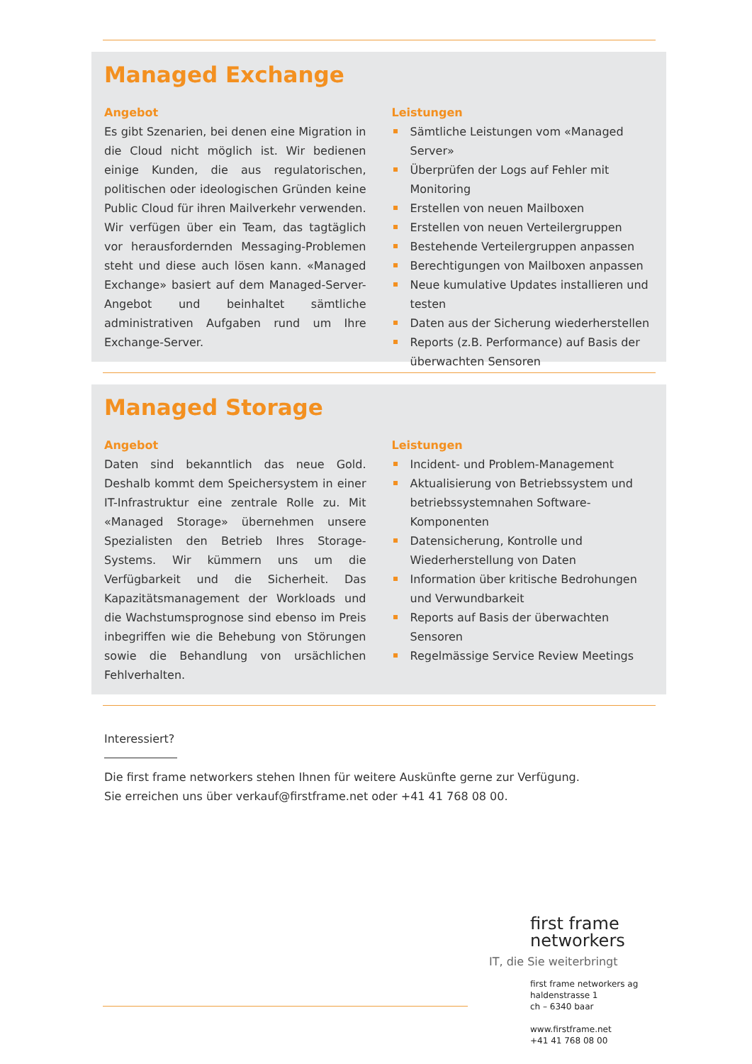Managed Exchange
Angebot
Es gibt Szenarien, bei denen eine Migration in die Cloud nicht möglich ist. Wir bedienen einige Kunden, die aus regulatorischen, politischen oder ideologischen Gründen keine Public Cloud für ihren Mailverkehr verwenden. Wir verfügen über ein Team, das tagtäglich vor herausfordernden Messaging-Problemen steht und diese auch lösen kann. «Managed Exchange» basiert auf dem Managed-Server-Angebot und beinhaltet sämtliche administrativen Aufgaben rund um Ihre Exchange-Server.
Leistungen
Sämtliche Leistungen vom «Managed Server»
Überprüfen der Logs auf Fehler mit Monitoring
Erstellen von neuen Mailboxen
Erstellen von neuen Verteilergruppen
Bestehende Verteilergruppen anpassen
Berechtigungen von Mailboxen anpassen
Neue kumulative Updates installieren und testen
Daten aus der Sicherung wiederherstellen
Reports (z.B. Performance) auf Basis der überwachten Sensoren
Managed Storage
Angebot
Daten sind bekanntlich das neue Gold. Deshalb kommt dem Speichersystem in einer IT-Infrastruktur eine zentrale Rolle zu. Mit «Managed Storage» übernehmen unsere Spezialisten den Betrieb Ihres Storage-Systems. Wir kümmern uns um die Verfügbarkeit und die Sicherheit. Das Kapazitätsmanagement der Workloads und die Wachstumsprognose sind ebenso im Preis inbegriffen wie die Behebung von Störungen sowie die Behandlung von ursächlichen Fehlverhalten.
Leistungen
Incident- und Problem-Management
Aktualisierung von Betriebssystem und betriebssystemnahen Software-Komponenten
Datensicherung, Kontrolle und Wiederherstellung von Daten
Information über kritische Bedrohungen und Verwundbarkeit
Reports auf Basis der überwachten Sensoren
Regelmässige Service Review Meetings
Interessiert?
Die first frame networkers stehen Ihnen für weitere Auskünfte gerne zur Verfügung.
Sie erreichen uns über verkauf@firstframe.net oder +41 41 768 08 00.
first frame
networkers
IT, die Sie weiterbringt
first frame networkers ag
haldenstrasse 1
ch – 6340 baar
www.firstframe.net
+41 41 768 08 00